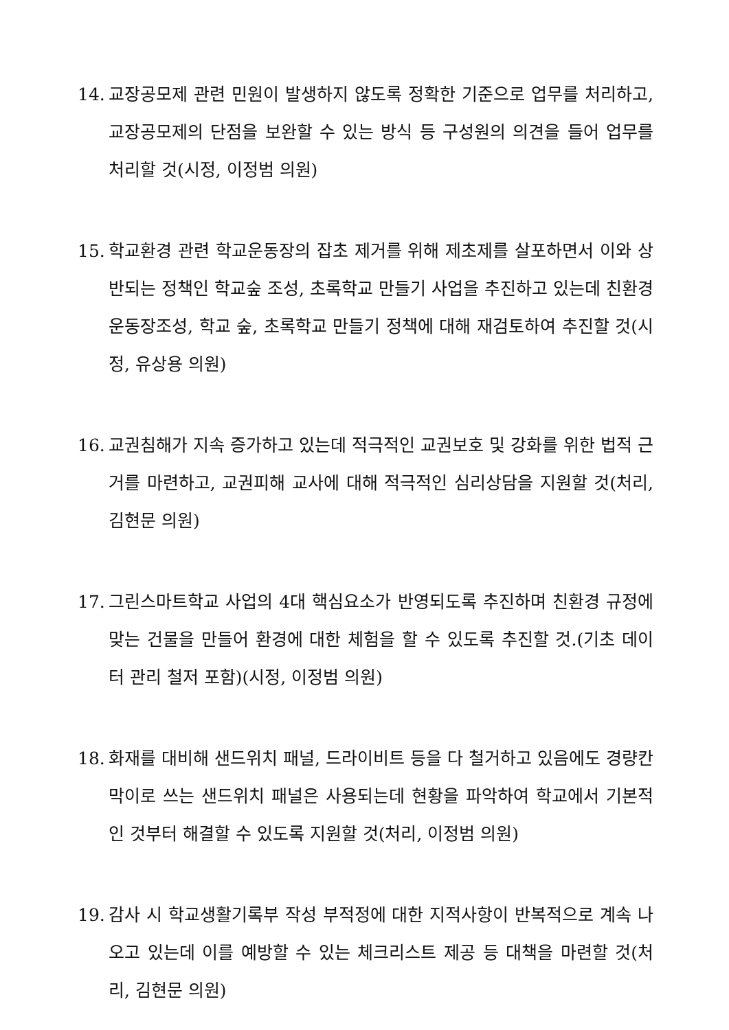14. 교장공모제 관련 민원이 발생하지 않도록 정확한 기준으로 업무를 처리하고, 교장공모제의 단점을 보완할 수 있는 방식 등 구성원의 의견을 들어 업무를 처리할 것(시정, 이정범 의원)
15. 학교환경 관련 학교운동장의 잡초 제거를 위해 제초제를 살포하면서 이와 상반되는 정책인 학교숲 조성, 초록학교 만들기 사업을 추진하고 있는데 친환경 운동장조성, 학교 숲, 초록학교 만들기 정책에 대해 재검토하여 추진할 것(시정, 유상용 의원)
16. 교권침해가 지속 증가하고 있는데 적극적인 교권보호 및 강화를 위한 법적 근거를 마련하고, 교권피해 교사에 대해 적극적인 심리상담을 지원할 것(처리, 김현문 의원)
17. 그린스마트학교 사업의 4대 핵심요소가 반영되도록 추진하며 친환경 규정에 맞는 건물을 만들어 환경에 대한 체험을 할 수 있도록 추진할 것.(기초 데이터 관리 철저 포함)(시정, 이정범 의원)
18. 화재를 대비해 샌드위치 패널, 드라이비트 등을 다 철거하고 있음에도 경량칸막이로 쓰는 샌드위치 패널은 사용되는데 현황을 파악하여 학교에서 기본적인 것부터 해결할 수 있도록 지원할 것(처리, 이정범 의원)
19. 감사 시 학교생활기록부 작성 부적정에 대한 지적사항이 반복적으로 계속 나오고 있는데 이를 예방할 수 있는 체크리스트 제공 등 대책을 마련할 것(처리, 김현문 의원)